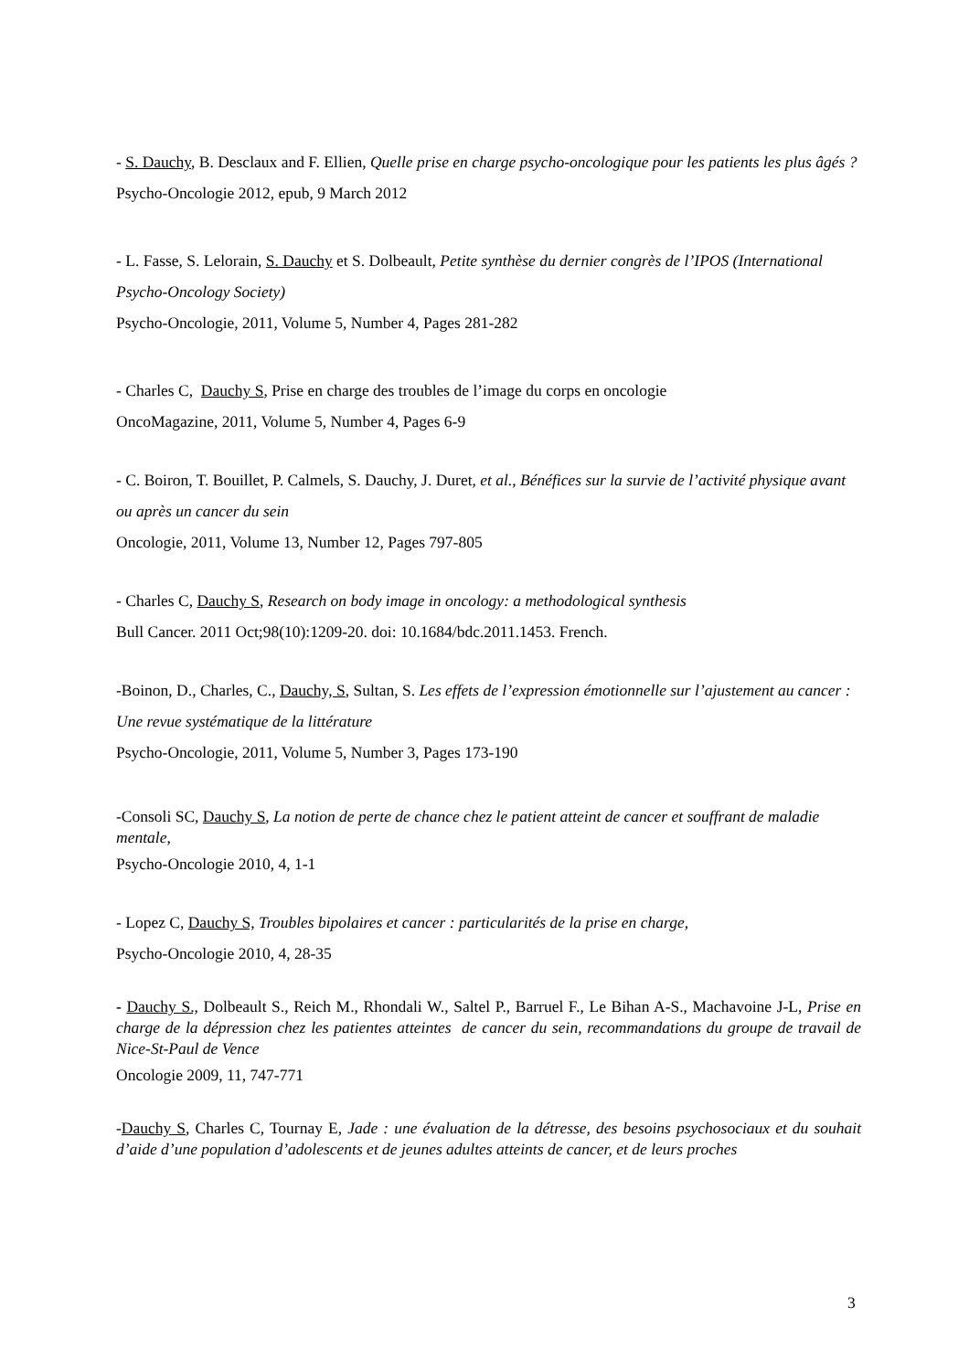- S. Dauchy, B. Desclaux and F. Ellien, Quelle prise en charge psycho-oncologique pour les patients les plus âgés ?
Psycho-Oncologie 2012, epub, 9 March 2012
- L. Fasse, S. Lelorain, S. Dauchy et S. Dolbeault, Petite synthèse du dernier congrès de l’IPOS (International Psycho-Oncology Society)
Psycho-Oncologie, 2011, Volume 5, Number 4, Pages 281-282
- Charles C, Dauchy S, Prise en charge des troubles de l’image du corps en oncologie
OncoMagazine, 2011, Volume 5, Number 4, Pages 6-9
- C. Boiron, T. Bouillet, P. Calmels, S. Dauchy, J. Duret, et al., Bénéfices sur la survie de l’activité physique avant ou après un cancer du sein
Oncologie, 2011, Volume 13, Number 12, Pages 797-805
- Charles C, Dauchy S, Research on body image in oncology: a methodological synthesis
Bull Cancer. 2011 Oct;98(10):1209-20. doi: 10.1684/bdc.2011.1453. French.
-Boinon, D., Charles, C., Dauchy, S, Sultan, S. Les effets de l’expression émotionnelle sur l’ajustement au cancer : Une revue systématique de la littérature
Psycho-Oncologie, 2011, Volume 5, Number 3, Pages 173-190
-Consoli SC, Dauchy S, La notion de perte de chance chez le patient atteint de cancer et souffrant de maladie mentale,
Psycho-Oncologie 2010, 4, 1-1
- Lopez C, Dauchy S, Troubles bipolaires et cancer : particularités de la prise en charge,
Psycho-Oncologie 2010, 4, 28-35
- Dauchy S., Dolbeault S., Reich M., Rhondali W., Saltel P., Barruel F., Le Bihan A-S., Machavoine J-L, Prise en charge de la dépression chez les patientes atteintes de cancer du sein, recommandations du groupe de travail de Nice-St-Paul de Vence
Oncologie 2009, 11, 747-771
-Dauchy S, Charles C, Tournay E, Jade : une évaluation de la détresse, des besoins psychosociaux et du souhait d’aide d’une population d’adolescents et de jeunes adultes atteints de cancer, et de leurs proches
3